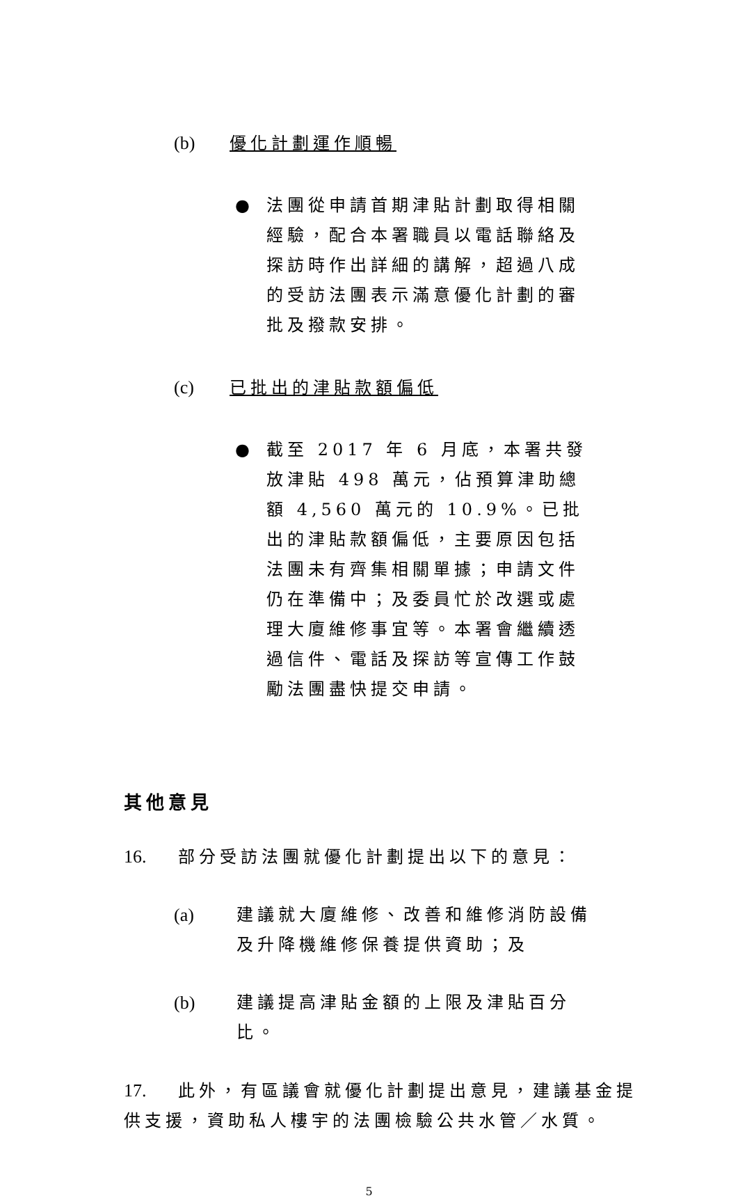(b) 優化計劃運作順暢
● 法團從申請首期津貼計劃取得相關經驗，配合本署職員以電話聯絡及探訪時作出詳細的講解，超過八成的受訪法團表示滿意優化計劃的審批及撥款安排。
(c) 已批出的津貼款額偏低
● 截至 2017 年 6 月底，本署共發放津貼 498 萬元，佔預算津助總額 4,560 萬元的 10.9%。已批出的津貼款額偏低，主要原因包括法團未有齊集相關單據；申請文件仍在準備中；及委員忙於改選或處理大廈維修事宜等。本署會繼續透過信件、電話及探訪等宣傳工作鼓勵法團盡快提交申請。
其他意見
16. 部分受訪法團就優化計劃提出以下的意見：
(a) 建議就大廈維修、改善和維修消防設備及升降機維修保養提供資助；及
(b) 建議提高津貼金額的上限及津貼百分比。
17. 此外，有區議會就優化計劃提出意見，建議基金提供支援，資助私人樓宇的法團檢驗公共水管／水質。
5